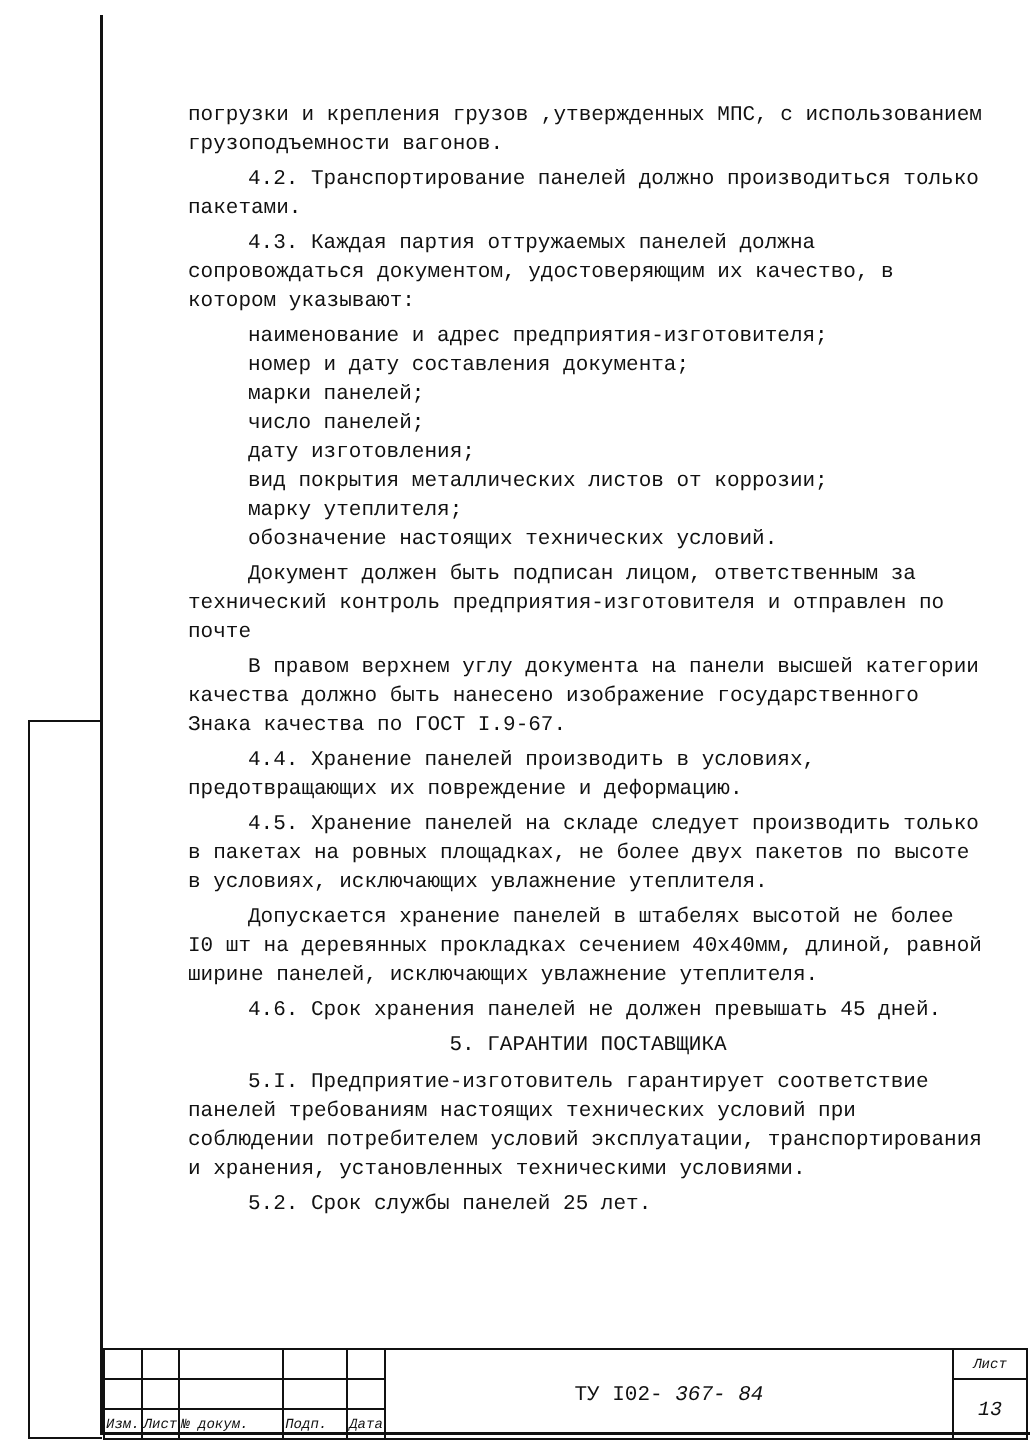погрузки и крепления грузов ,утвержденных МПС, с использованием грузоподъемности вагонов.
4.2. Транспортирование панелей должно производиться только пакетами.
4.3. Каждая партия оттружаемых панелей должна сопровождаться документом, удостоверяющим их качество, в котором указывают:
наименование и адрес предприятия-изготовителя;
номер и дату составления документа;
марки панелей;
число панелей;
дату изготовления;
вид покрытия металлических листов от коррозии;
марку утеплителя;
обозначение настоящих технических условий.
Документ должен быть подписан лицом, ответственным за технический контроль предприятия-изготовителя и отправлен по почте
В правом верхнем углу документа на панели высшей категории качества должно быть нанесено изображение государственного Знака качества по ГОСТ I.9-67.
4.4. Хранение панелей производить в условиях, предотвращающих их повреждение и деформацию.
4.5. Хранение панелей на складе следует производить только в пакетах на ровных площадках, не более двух пакетов по высоте в условиях, исключающих увлажнение утеплителя.
Допускается хранение панелей в штабелях высотой не более I0 шт на деревянных прокладках сечением 40х40мм, длиной, равной ширине панелей, исключающих увлажнение утеплителя.
4.6. Срок хранения панелей не должен превышать 45 дней.
5. ГАРАНТИИ ПОСТАВЩИКА
5.I. Предприятие-изготовитель гарантирует соответствие панелей требованиям настоящих технических условий при соблюдении потребителем условий эксплуатации, транспортирования и хранения, установленных техническими условиями.
5.2. Срок службы панелей 25 лет.
| | | | | | ТУ I02- 367- 84 | Лист |
| | | | | | | 13 |
| Изм. | Лист | № докум. | Подп. | Дата | | |